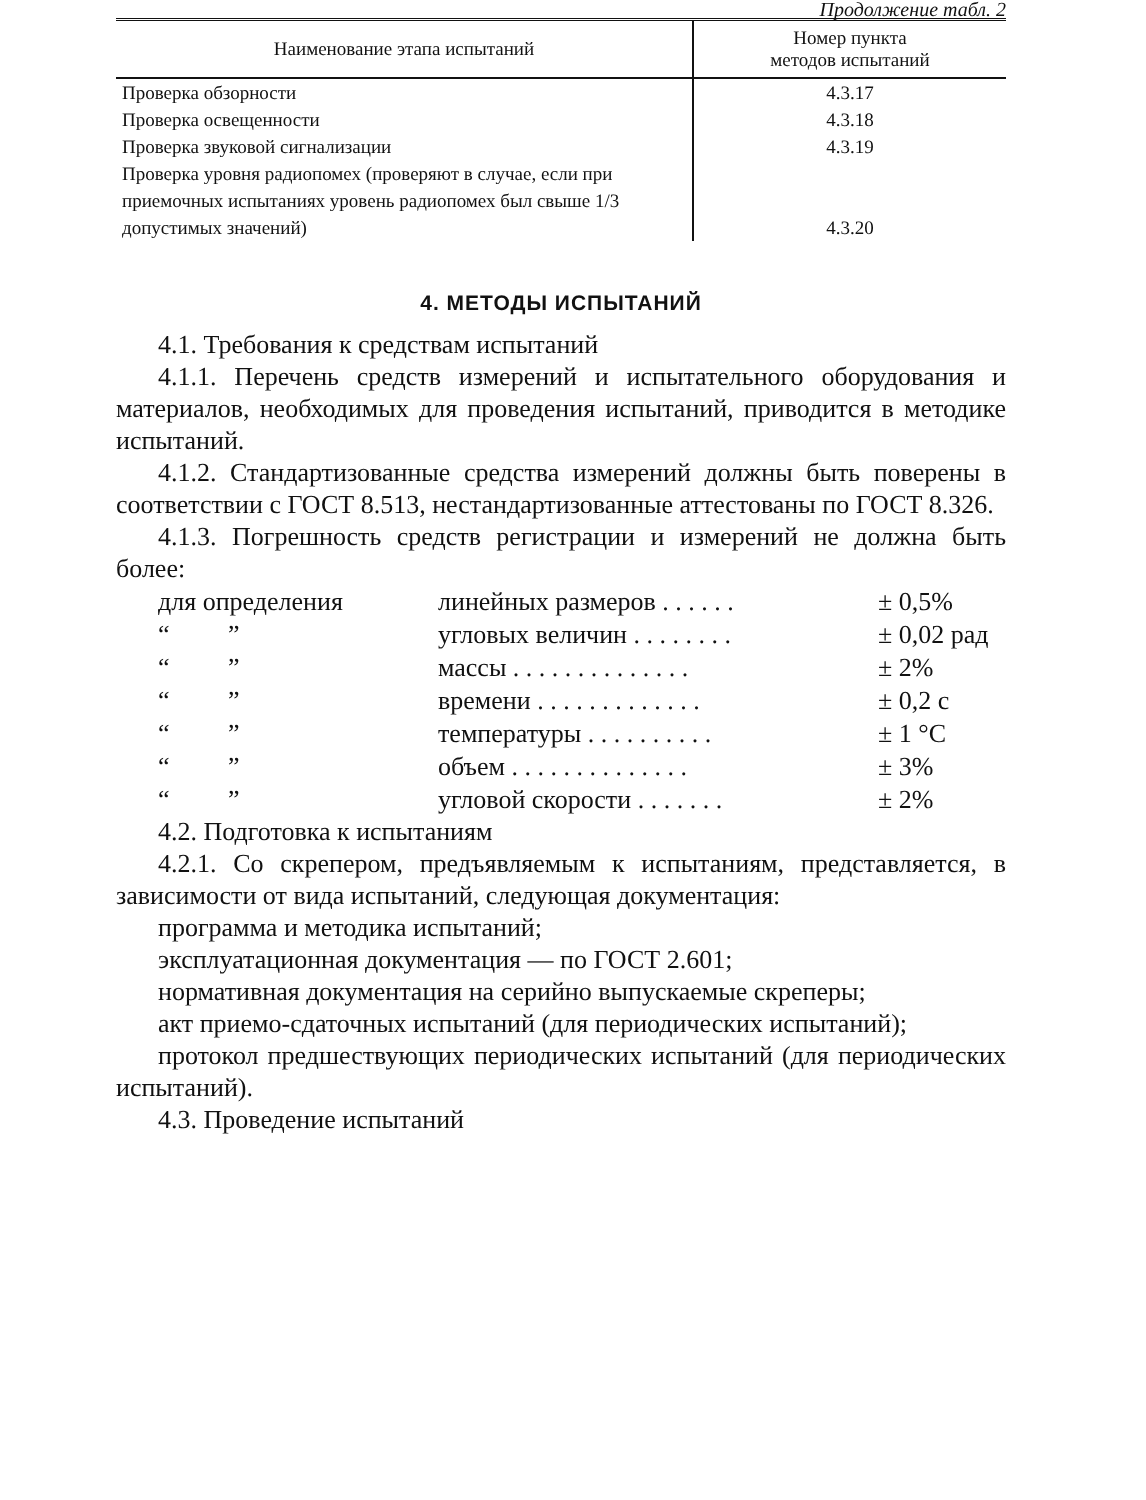Продолжение табл. 2
| Наименование этапа испытаний | Номер пункта методов испытаний |
| --- | --- |
| Проверка обзорности | 4.3.17 |
| Проверка освещенности | 4.3.18 |
| Проверка звуковой сигнализации | 4.3.19 |
| Проверка уровня радиопомех (проверяют в случае, если при приемочных испытаниях уровень радиопомех был свыше 1/3 допустимых значений) | 4.3.20 |
4. МЕТОДЫ ИСПЫТАНИЙ
4.1. Требования к средствам испытаний
4.1.1. Перечень средств измерений и испытательного оборудования и материалов, необходимых для проведения испытаний, приводится в методике испытаний.
4.1.2. Стандартизованные средства измерений должны быть поверены в соответствии с ГОСТ 8.513, нестандартизованные аттестованы по ГОСТ 8.326.
4.1.3. Погрешность средств регистрации и измерений не должна быть более:
для определения линейных размеров . . . . . . ± 0,5%
“ ” угловых величин . . . . . . . . ± 0,02 рад
“ ” массы . . . . . . . . . . . . . . ± 2%
“ ” времени . . . . . . . . . . . . . ± 0,2 с
“ ” температуры . . . . . . . . . . ± 1 °С
“ ” объем . . . . . . . . . . . . . . ± 3%
“ ” угловой скорости . . . . . . . ± 2%
4.2. Подготовка к испытаниям
4.2.1. Со скрепером, предъявляемым к испытаниям, представляется, в зависимости от вида испытаний, следующая документация:
программа и методика испытаний;
эксплуатационная документация — по ГОСТ 2.601;
нормативная документация на серийно выпускаемые скреперы;
акт приемо-сдаточных испытаний (для периодических испытаний);
протокол предшествующих периодических испытаний (для периодических испытаний).
4.3. Проведение испытаний